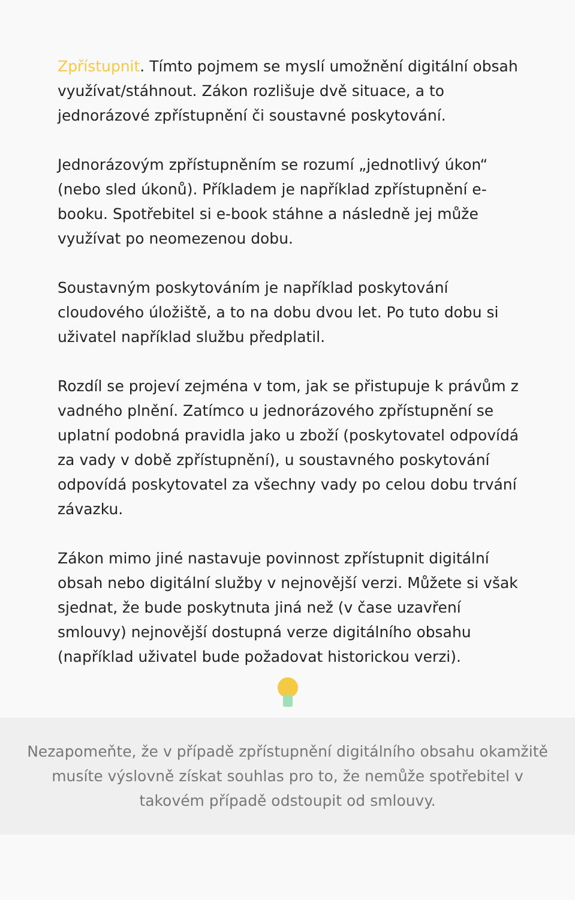Zpřístupnit. Tímto pojmem se myslí umožnění digitální obsah využívat/stáhnout. Zákon rozlišuje dvě situace, a to jednorázové zpřístupnění či soustavné poskytování.
Jednorázovým zpřístupněním se rozumí „jednotlivý úkon“ (nebo sled úkonů). Příkladem je například zpřístupnění e-booku. Spotřebitel si e-book stáhne a následně jej může využívat po neomezenou dobu.
Soustavným poskytováním je například poskytování cloudového úložiště, a to na dobu dvou let. Po tuto dobu si uživatel například službu předplatil.
Rozdíl se projeví zejména v tom, jak se přistupuje k právům z vadného plnění. Zatímco u jednorázového zpřístupnění se uplatní podobná pravidla jako u zboží (poskytovatel odpovídá za vady v době zpřístupnění), u soustavného poskytování odpovídá poskytovatel za všechny vady po celou dobu trvání závazku.
Zákon mimo jiné nastavuje povinnost zpřístupnit digitální obsah nebo digitální služby v nejnovější verzi. Můžete si však sjednat, že bude poskytnuta jiná než (v čase uzavření smlouvy) nejnovější dostupná verze digitálního obsahu (například uživatel bude požadovat historickou verzi).
Nezapomeňte, že v případě zpřístupnění digitálního obsahu okamžitě musíte výslovně získat souhlas pro to, že nemůže spotřebitel v takovém případě odstoupit od smlouvy.